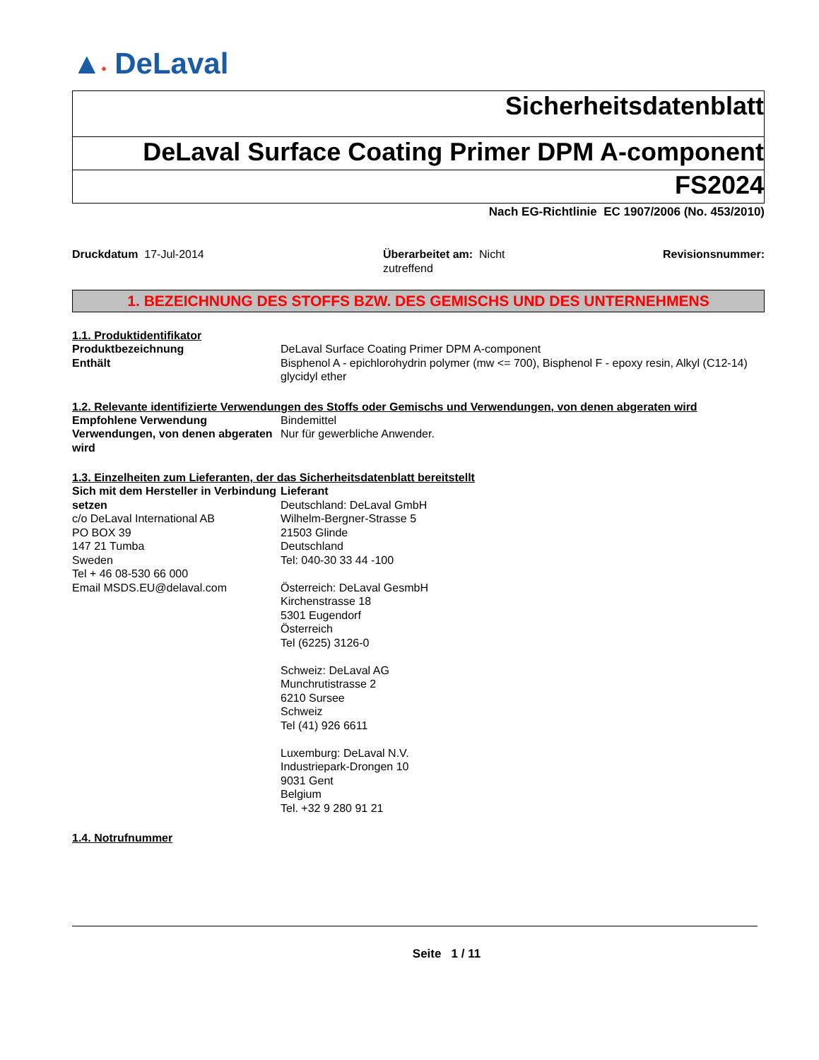▲• DeLaval
Sicherheitsdatenblatt
DeLaval Surface Coating Primer DPM A-component
FS2024
Nach EG-Richtlinie EC 1907/2006 (No. 453/2010)
Druckdatum 17-Jul-2014 Überarbeitet am: Nicht zutreffend
Revisionsnummer:
1. BEZEICHNUNG DES STOFFS BZW. DES GEMISCHS UND DES UNTERNEHMENS
1.1. Produktidentifikator
Produktbezeichnung DeLaval Surface Coating Primer DPM A-component
Enthält Bisphenol A - epichlorohydrin polymer (mw <= 700), Bisphenol F - epoxy resin, Alkyl (C12-14) glycidyl ether
1.2. Relevante identifizierte Verwendungen des Stoffs oder Gemischs und Verwendungen, von denen abgeraten wird
Empfohlene Verwendung Bindemittel
Verwendungen, von denen abgeraten wird
Nur für gewerbliche Anwender.
1.3. Einzelheiten zum Lieferanten, der das Sicherheitsdatenblatt bereitstellt
Sich mit dem Hersteller in Verbindung setzen
c/o DeLaval International AB
PO BOX 39
147 21 Tumba
Sweden
Tel + 46 08-530 66 000
Email MSDS.EU@delaval.com
Lieferant
Deutschland: DeLaval GmbH
Wilhelm-Bergner-Strasse 5
21503 Glinde
Deutschland
Tel: 040-30 33 44 -100
Österreich: DeLaval GesmbH
Kirchenstrasse 18
5301 Eugendorf
Österreich
Tel (6225) 3126-0
Schweiz: DeLaval AG
Munchrutistrasse 2
6210 Sursee
Schweiz
Tel (41) 926 6611
Luxemburg: DeLaval N.V.
Industriepark-Drongen 10
9031 Gent
Belgium
Tel. +32 9 280 91 21
1.4. Notrufnummer
Seite 1 / 11